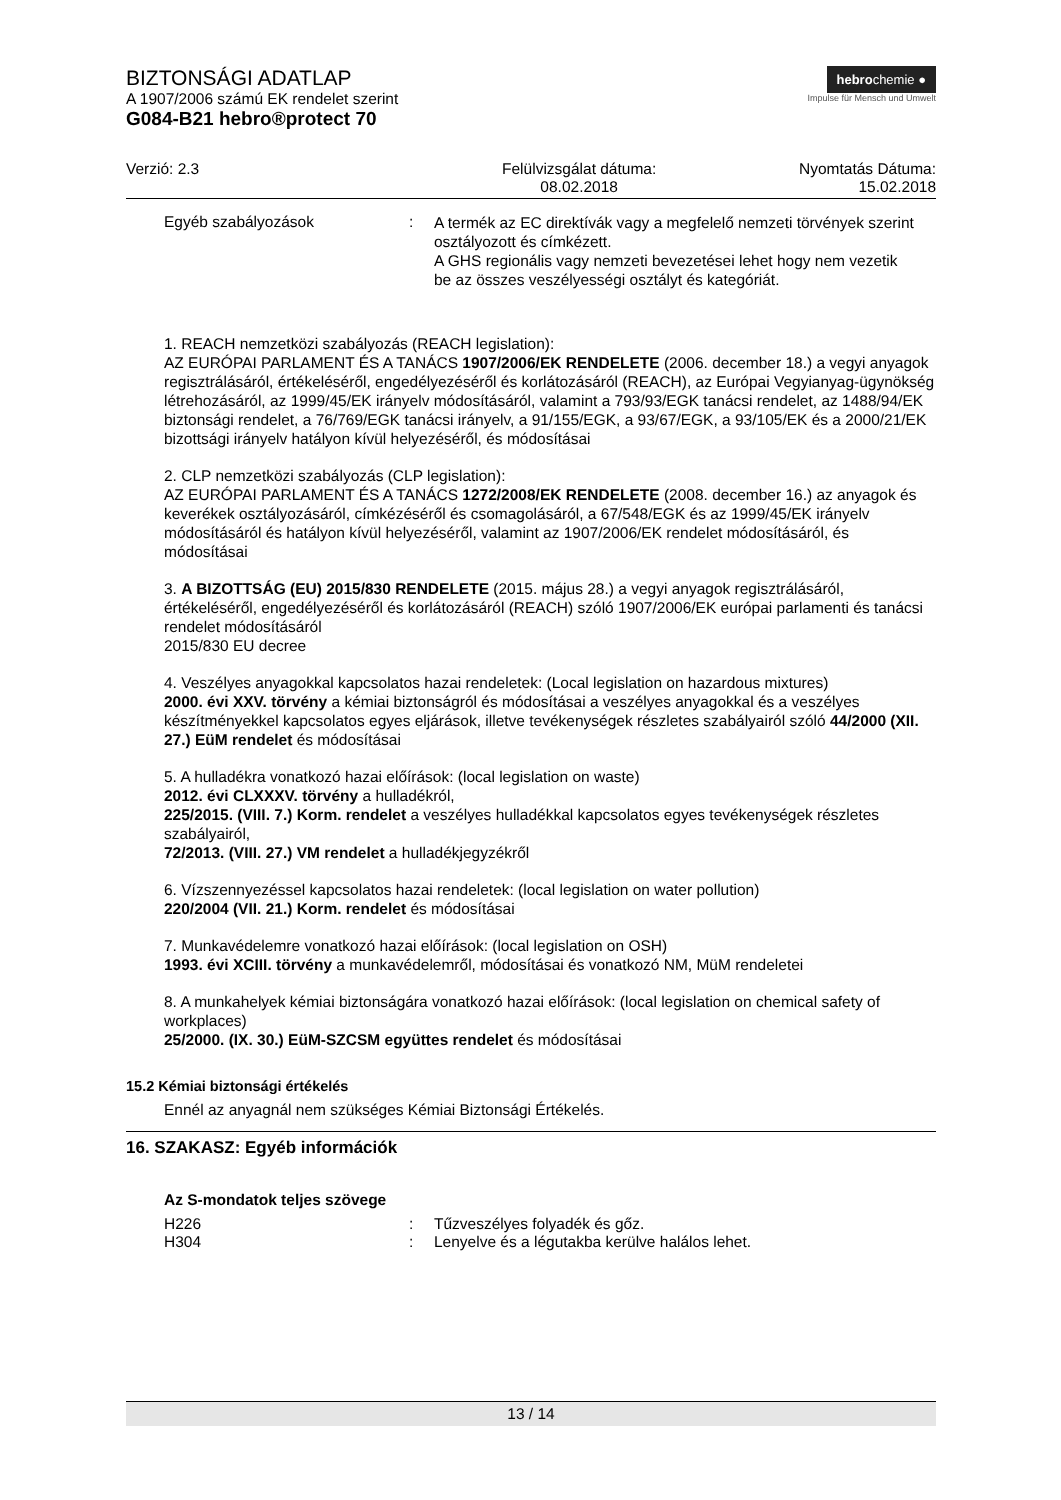BIZTONSÁGI ADATLAP
A 1907/2006 számú EK rendelet szerint
G084-B21 hebro®protect 70
hebrochemie ●
Impulse für Mensch und Umwelt
Verzió: 2.3 Felülvizsgálat dátuma:
08.02.2018
Nyomtatás Dátuma:
15.02.2018
Egyéb szabályozások :
A termék az EC direktívák vagy a megfelelő nemzeti törvények szerint osztályozott és címkézett.
A GHS regionális vagy nemzeti bevezetései lehet hogy nem vezetik be az összes veszélyességi osztályt és kategóriát.
1. REACH nemzetközi szabályozás (REACH legislation):
AZ EURÓPAI PARLAMENT ÉS A TANÁCS 1907/2006/EK RENDELETE (2006. december 18.) a vegyi anyagok regisztrálásáról, értékeléséről, engedélyezéséről és korlátozásáról (REACH), az Európai Vegyianyag-ügynökség létrehozásáról, az 1999/45/EK irányelv módosításáról, valamint a 793/93/EGK tanácsi rendelet, az 1488/94/EK biztonsági rendelet, a 76/769/EGK tanácsi irányelv, a 91/155/EGK, a 93/67/EGK, a 93/105/EK és a 2000/21/EK bizottsági irányelv hatályon kívül helyezéséről, és módosításai
2. CLP nemzetközi szabályozás (CLP legislation):
AZ EURÓPAI PARLAMENT ÉS A TANÁCS 1272/2008/EK RENDELETE (2008. december 16.) az anyagok és keverékek osztályozásáról, címkézéséről és csomagolásáról, a 67/548/EGK és az 1999/45/EK irányelv módosításáról és hatályon kívül helyezéséről, valamint az 1907/2006/EK rendelet módosításáról, és módosításai
3. A BIZOTTSÁG (EU) 2015/830 RENDELETE (2015. május 28.) a vegyi anyagok regisztrálásáról, értékeléséről, engedélyezéséről és korlátozásáról (REACH) szóló 1907/2006/EK európai parlamenti és tanácsi rendelet módosításáról
2015/830 EU decree
4. Veszélyes anyagokkal kapcsolatos hazai rendeletek: (Local legislation on hazardous mixtures)
2000. évi XXV. törvény a kémiai biztonságról és módosításai a veszélyes anyagokkal és a veszélyes készítményekkel kapcsolatos egyes eljárások, illetve tevékenységek részletes szabályairól szóló 44/2000 (XII. 27.) EüM rendelet és módosításai
5. A hulladékra vonatkozó hazai előírások: (local legislation on waste)
2012. évi CLXXXV. törvény a hulladékról,
225/2015. (VIII. 7.) Korm. rendelet a veszélyes hulladékkal kapcsolatos egyes tevékenységek részletes szabályairól,
72/2013. (VIII. 27.) VM rendelet a hulladékjegyzékről
6. Vízszennyezéssel kapcsolatos hazai rendeletek: (local legislation on water pollution)
220/2004 (VII. 21.) Korm. rendelet és módosításai
7. Munkavédelemre vonatkozó hazai előírások: (local legislation on OSH)
1993. évi XCIII. törvény a munkavédelemről, módosításai és vonatkozó NM, MüM rendeletei
8. A munkahelyek kémiai biztonságára vonatkozó hazai előírások: (local legislation on chemical safety of workplaces)
25/2000. (IX. 30.) EüM-SZCSM együttes rendelet és módosításai
15.2 Kémiai biztonsági értékelés
Ennél az anyagnál nem szükséges Kémiai Biztonsági Értékelés.
16. SZAKASZ: Egyéb információk
Az S-mondatok teljes szövege
H226 : Tűzveszélyes folyadék és gőz.
H304 : Lenyelve és a légutakba kerülve halálos lehet.
13 / 14